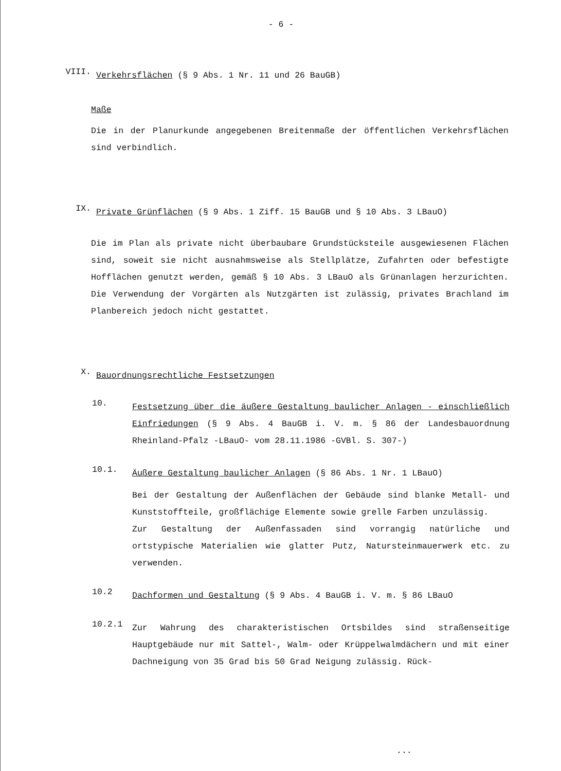- 6 -
VIII.
Verkehrsflächen (§ 9 Abs. 1 Nr. 11 und 26 BauGB)
Maße
Die in der Planurkunde angegebenen Breitenmaße der öffentlichen Verkehrsflächen sind verbindlich.
IX.
Private Grünflächen (§ 9 Abs. 1 Ziff. 15 BauGB und § 10 Abs. 3 LBauO)
Die im Plan als private nicht überbaubare Grundstücksteile ausgewiesenen Flächen sind, soweit sie nicht ausnahmsweise als Stellplätze, Zufahrten oder befestigte Hofflächen genutzt werden, gemäß § 10 Abs. 3 LBauO als Grünanlagen herzurichten. Die Verwendung der Vorgärten als Nutzgärten ist zulässig, privates Brachland im Planbereich jedoch nicht gestattet.
X.
Bauordnungsrechtliche Festsetzungen
10.
Festsetzung über die äußere Gestaltung baulicher Anlagen - einschließlich Einfriedungen (§ 9 Abs. 4 BauGB i. V. m. § 86 der Landesbauordnung Rheinland-Pfalz -LBauO- vom 28.11.1986 -GVBl. S. 307-)
10.1.
Äußere Gestaltung baulicher Anlagen (§ 86 Abs. 1 Nr. 1 LBauO)
Bei der Gestaltung der Außenflächen der Gebäude sind blanke Metall- und Kunststoffteile, großflächige Elemente sowie grelle Farben unzulässig.
Zur Gestaltung der Außenfassaden sind vorrangig natürliche und ortstypische Materialien wie glatter Putz, Natursteinmauerwerk etc. zu verwenden.
10.2
Dachformen und Gestaltung (§ 9 Abs. 4 BauGB i. V. m. § 86 LBauO
10.2.1
Zur Wahrung des charakteristischen Ortsbildes sind straßenseitige Hauptgebäude nur mit Sattel-, Walm- oder Krüppelwalmdächern und mit einer Dachneigung von 35 Grad bis 50 Grad Neigung zulässig. Rück-
...